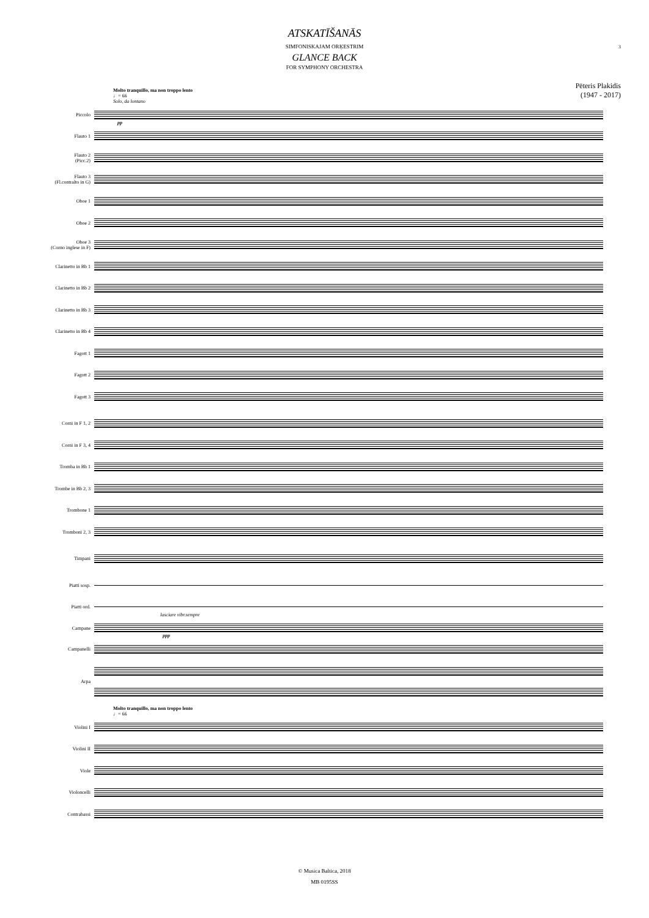3
ATSKATĪŠANĀS
SIMFONISKAJAM ORĶESTRIM
GLANCE BACK
FOR SYMPHONY ORCHESTRA
Pēteris Plakidis
(1947 - 2017)
Molto tranquillo, ma non troppo lento
♩= 66
Solo, da lontano
Piccolo
pp
Flauto 1
Flauto 2
(Picc.2)
Flauto 3
(Fl.contralto in G)
Oboe 1
Oboe 2
Oboe 3
(Corno inglese in F)
Clarinetto in Bb 1
Clarinetto in Bb 2
Clarinetto in Bb 3
Clarinetto in Bb 4
Fagott 1
Fagott 2
Fagott 3
Corni in F 1, 2
Corni in F 3, 4
Tromba in Bb 1
Trombe in Bb 2, 3
Trombone 1
Tromboni 2, 3
Timpani
Piatti sosp.
Piatti ord.
lasciare vibr.sempre
Campane
ppp
Campanelli
Arpa
Molto tranquillo, ma non troppo lento
♩= 66
Violini I
Violini II
Viole
Violoncelli
Contrabassi
© Musica Baltica, 2018
MB 0195SS